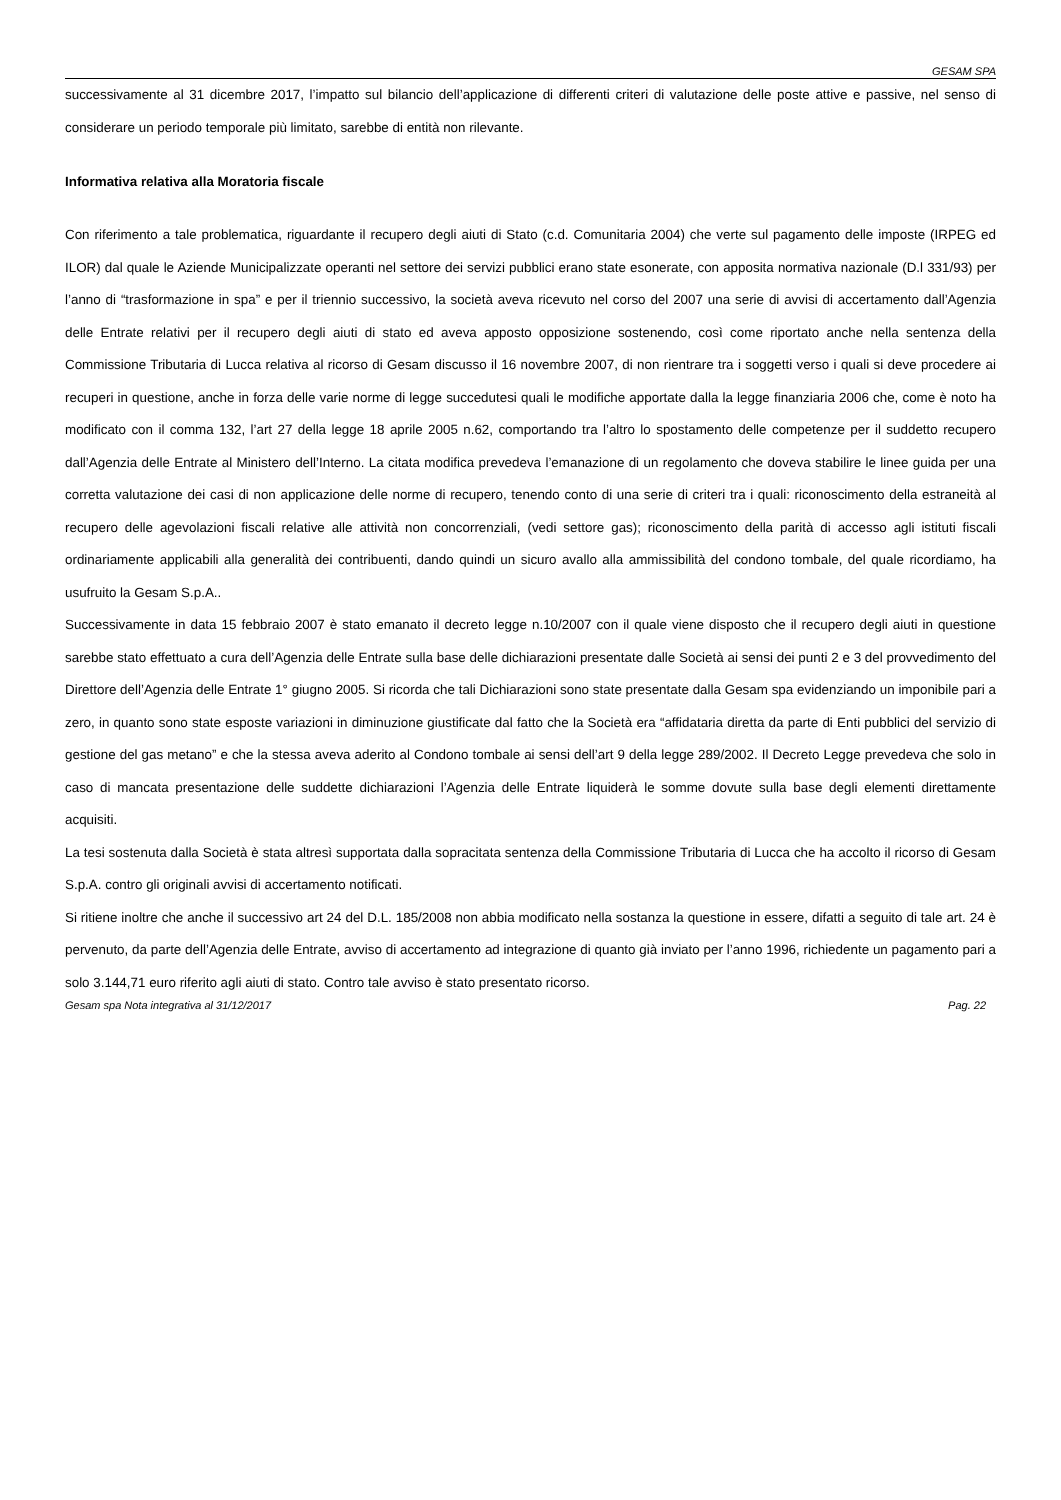GESAM SPA
successivamente al 31 dicembre 2017, l’impatto sul bilancio dell’applicazione di differenti criteri di valutazione delle poste attive e passive, nel senso di considerare un periodo temporale più limitato, sarebbe di entità non rilevante.
Informativa relativa alla Moratoria fiscale
Con riferimento a tale problematica, riguardante il recupero degli aiuti di Stato (c.d. Comunitaria 2004) che verte sul pagamento delle imposte (IRPEG ed ILOR) dal quale le Aziende Municipalizzate operanti nel settore dei servizi pubblici erano state esonerate, con apposita normativa nazionale (D.l 331/93) per l’anno di “trasformazione in spa” e per il triennio successivo, la società aveva ricevuto nel corso del 2007 una serie di avvisi di accertamento dall’Agenzia delle Entrate relativi per il recupero degli aiuti di stato ed aveva apposto opposizione sostenendo, così come riportato anche nella sentenza della Commissione Tributaria di Lucca relativa al ricorso di Gesam discusso il 16 novembre 2007, di non rientrare tra i soggetti verso i quali si deve procedere ai recuperi in questione, anche in forza delle varie norme di legge succedutesi quali le modifiche apportate dalla la legge finanziaria 2006 che, come è noto ha modificato con il comma 132, l’art 27 della legge 18 aprile 2005 n.62, comportando tra l’altro lo spostamento delle competenze per il suddetto recupero dall’Agenzia delle Entrate al Ministero dell’Interno. La citata modifica prevedeva l’emanazione di un regolamento che doveva stabilire le linee guida per una corretta valutazione dei casi di non applicazione delle norme di recupero, tenendo conto di una serie di criteri tra i quali: riconoscimento della estraneità al recupero delle agevolazioni fiscali relative alle attività non concorrenziali, (vedi settore gas); riconoscimento della parità di accesso agli istituti fiscali ordinariamente applicabili alla generalità dei contribuenti, dando quindi un sicuro avallo alla ammissibilità del condono tombale, del quale ricordiamo, ha usufruito la Gesam S.p.A..
Successivamente in data 15 febbraio 2007 è stato emanato il decreto legge n.10/2007 con il quale viene disposto che il recupero degli aiuti in questione sarebbe stato effettuato a cura dell’Agenzia delle Entrate sulla base delle dichiarazioni presentate dalle Società ai sensi dei punti 2 e 3 del provvedimento del Direttore dell’Agenzia delle Entrate 1° giugno 2005. Si ricorda che tali Dichiarazioni sono state presentate dalla Gesam spa evidenziando un imponibile pari a zero, in quanto sono state esposte variazioni in diminuzione giustificate dal fatto che la Società era “affidataria diretta da parte di Enti pubblici del servizio di gestione del gas metano” e che la stessa aveva aderito al Condono tombale ai sensi dell’art 9 della legge 289/2002. Il Decreto Legge prevedeva che solo in caso di mancata presentazione delle suddette dichiarazioni l’Agenzia delle Entrate liquiderà le somme dovute sulla base degli elementi direttamente acquisiti.
La tesi sostenuta dalla Società è stata altresì supportata dalla sopracitata sentenza della Commissione Tributaria di Lucca che ha accolto il ricorso di Gesam S.p.A. contro gli originali avvisi di accertamento notificati.
Si ritiene inoltre che anche il successivo art 24 del D.L. 185/2008 non abbia modificato nella sostanza la questione in essere, difatti a seguito di tale art. 24 è pervenuto, da parte dell’Agenzia delle Entrate, avviso di accertamento ad integrazione di quanto già inviato per l’anno 1996, richiedente un pagamento pari a solo 3.144,71 euro riferito agli aiuti di stato. Contro tale avviso è stato presentato ricorso.
Gesam spa Nota integrativa al 31/12/2017 Pag. 22